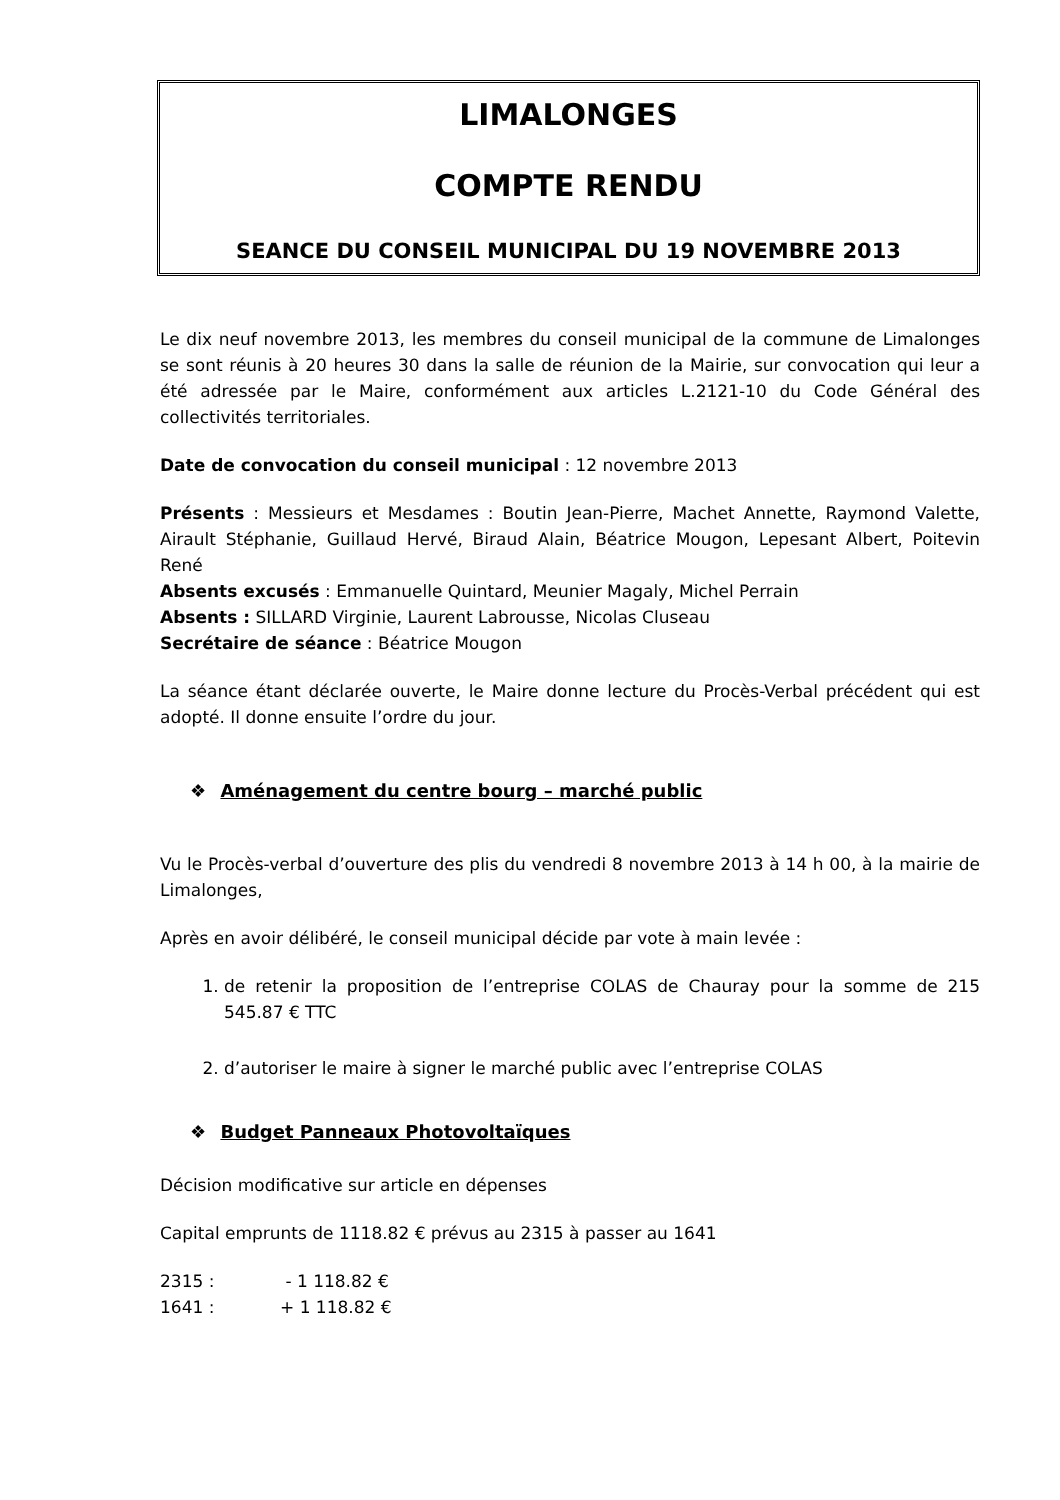LIMALONGES
COMPTE RENDU
SEANCE DU CONSEIL MUNICIPAL DU 19 NOVEMBRE 2013
Le dix neuf novembre 2013, les membres du conseil municipal de la commune de Limalonges se sont réunis à 20 heures 30 dans la salle de réunion de la Mairie, sur convocation qui leur a été adressée par le Maire, conformément aux articles L.2121-10 du Code Général des collectivités territoriales.
Date de convocation du conseil municipal : 12 novembre 2013
Présents : Messieurs et Mesdames : Boutin Jean-Pierre, Machet Annette, Raymond Valette, Airault Stéphanie, Guillaud Hervé, Biraud Alain, Béatrice Mougon, Lepesant Albert, Poitevin René
Absents excusés : Emmanuelle Quintard, Meunier Magaly, Michel Perrain
Absents : SILLARD Virginie, Laurent Labrousse, Nicolas Cluseau
Secrétaire de séance : Béatrice Mougon
La séance étant déclarée ouverte, le Maire donne lecture du Procès-Verbal précédent qui est adopté. Il donne ensuite l’ordre du jour.
❖ Aménagement du centre bourg – marché public
Vu le Procès-verbal d’ouverture des plis du vendredi 8 novembre 2013 à 14 h 00, à la mairie de Limalonges,
Après en avoir délibéré, le conseil municipal décide par vote à main levée :
1. de retenir la proposition de l’entreprise COLAS de Chauray pour la somme de 215 545.87 € TTC
2. d’autoriser le maire à signer le marché public avec l’entreprise COLAS
❖ Budget Panneaux Photovoltaïques
Décision modificative sur article en dépenses
Capital emprunts de 1118.82 € prévus au 2315 à passer au 1641
| 2315 : | - 1 118.82 € |
| 1641 : | + 1 118.82 € |